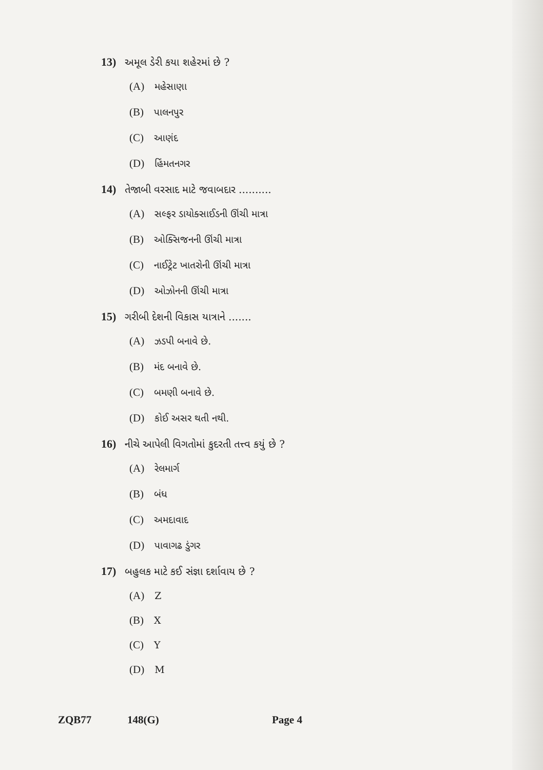13) અમૂલ ડેરી કયા શહેરમાં છે ?
(A) મહેસાણા
(B) પાલનપુર
(C) આણંદ
(D) હિંમતનગર
14) તેજાબી વરસાદ માટે જવાબદાર ..........
(A) સલ્ફર ડાયોક્સાઈડની ઊંચી માત્રા
(B) ઓક્સિજનની ઊંચી માત્રા
(C) નાઈટ્રેટ ખાતરોની ઊંચી માત્રા
(D) ઓઝોનની ઊંચી માત્રા
15) ગરીબી દેશની વિકાસ યાત્રાને .......
(A) ઝડપી બનાવે છે.
(B) મંદ બનાવે છે.
(C) બમણી બનાવે છે.
(D) કોઈ અસર થતી નથી.
16) નીચે આપેલી વિગતોમાં કુદરતી તત્ત્વ કયું છે ?
(A) રેલમાર્ગ
(B) બંધ
(C) અમદાવાદ
(D) પાવાગઢ ડુંગર
17) બહુલક માટે કઈ સંજ્ઞા દર્શાવાય છે ?
(A) Z
(B) X
(C) Y
(D) M
ZQB77 148(G) Page 4